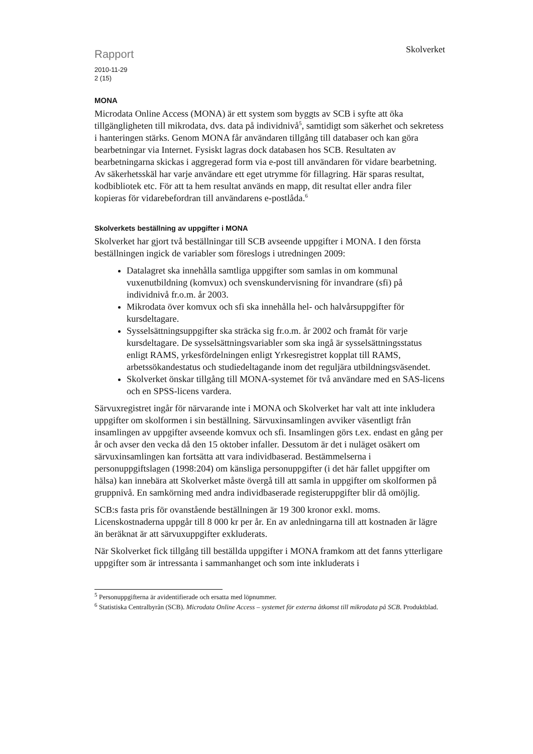Rapport
2010-11-29
2 (15)
Skolverket
MONA
Microdata Online Access (MONA) är ett system som byggts av SCB i syfte att öka tillgängligheten till mikrodata, dvs. data på individnivå<sup>5</sup>, samtidigt som säkerhet och sekretess i hanteringen stärks. Genom MONA får användaren tillgång till databaser och kan göra bearbetningar via Internet. Fysiskt lagras dock databasen hos SCB. Resultaten av bearbetningarna skickas i aggregerad form via e-post till användaren för vidare bearbetning. Av säkerhetsskäl har varje användare ett eget utrymme för fillagring. Här sparas resultat, kodbibliotek etc. För att ta hem resultat används en mapp, dit resultat eller andra filer kopieras för vidarebefordran till användarens e-postlåda.<sup>6</sup>
Skolverkets beställning av uppgifter i MONA
Skolverket har gjort två beställningar till SCB avseende uppgifter i MONA. I den första beställningen ingick de variabler som föreslogs i utredningen 2009:
Datalagret ska innehålla samtliga uppgifter som samlas in om kommunal vuxenutbildning (komvux) och svenskundervisning för invandrare (sfi) på individnivå fr.o.m. år 2003.
Mikrodata över komvux och sfi ska innehålla hel- och halvårsuppgifter för kursdeltagare.
Sysselsättningsuppgifter ska sträcka sig fr.o.m. år 2002 och framåt för varje kursdeltagare. De sysselsättningsvariabler som ska ingå är sysselsättningsstatus enligt RAMS, yrkesfördelningen enligt Yrkesregistret kopplat till RAMS, arbetssökandestatus och studiedeltagande inom det reguljära utbildningsväsendet.
Skolverket önskar tillgång till MONA-systemet för två användare med en SAS-licens och en SPSS-licens vardera.
Särvuxregistret ingår för närvarande inte i MONA och Skolverket har valt att inte inkludera uppgifter om skolformen i sin beställning. Särvuxinsamlingen avviker väsentligt från insamlingen av uppgifter avseende komvux och sfi. Insamlingen görs t.ex. endast en gång per år och avser den vecka då den 15 oktober infaller. Dessutom är det i nuläget osäkert om särvuxinsamlingen kan fortsätta att vara individbaserad. Bestämmelserna i personuppgiftslagen (1998:204) om känsliga personuppgifter (i det här fallet uppgifter om hälsa) kan innebära att Skolverket måste övergå till att samla in uppgifter om skolformen på gruppnivå. En samkörning med andra individbaserade registeruppgifter blir då omöjlig.
SCB:s fasta pris för ovanstående beställningen är 19 300 kronor exkl. moms. Licenskostnaderna uppgår till 8 000 kr per år. En av anledningarna till att kostnaden är lägre än beräknat är att särvuxuppgifter exkluderats.
När Skolverket fick tillgång till beställda uppgifter i MONA framkom att det fanns ytterligare uppgifter som är intressanta i sammanhanget och som inte inkluderats i
<sup>5</sup> Personuppgifterna är avidentifierade och ersatta med löpnummer.
<sup>6</sup> Statistiska Centralbyrån (SCB). Microdata Online Access – systemet för externa åtkomst till mikrodata på SCB. Produktblad.